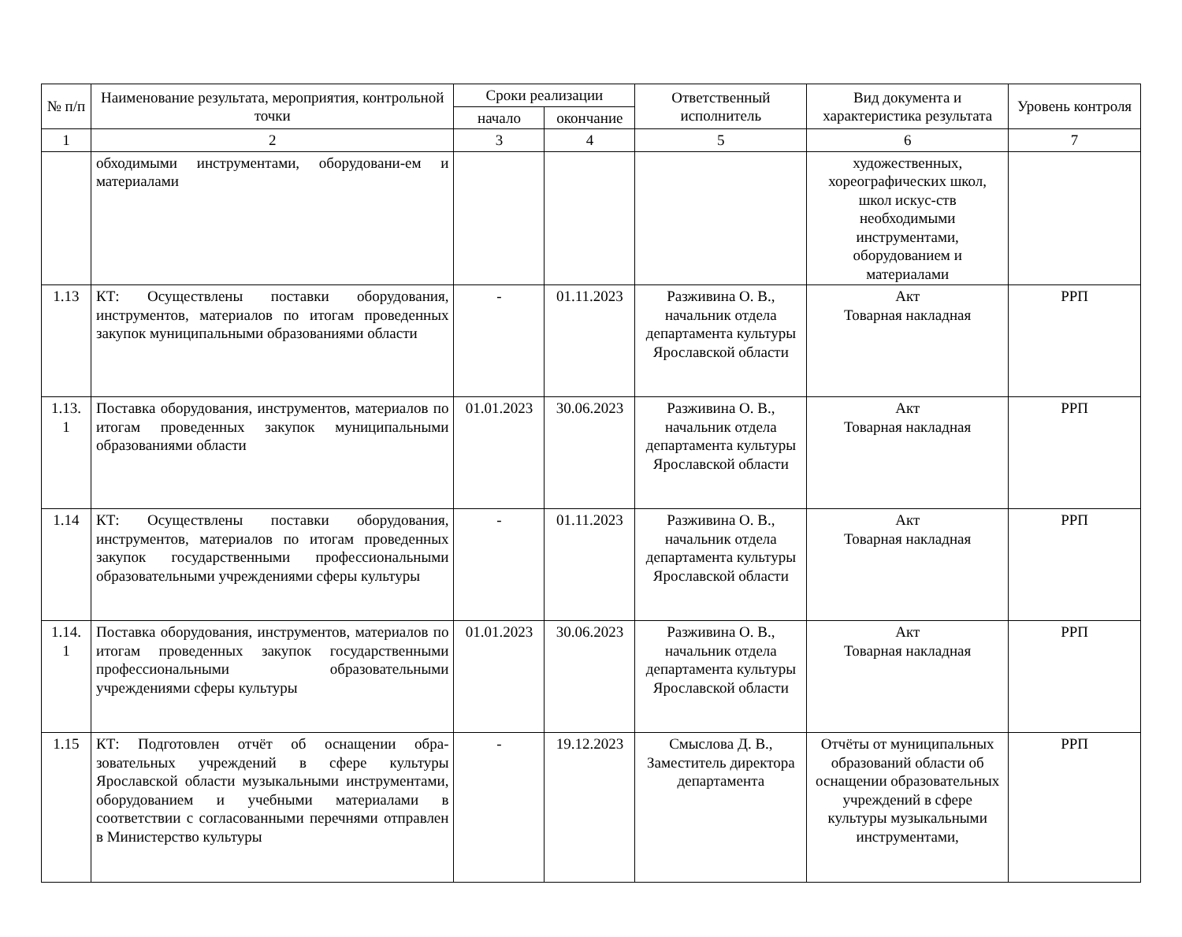| № п/п | Наименование результата, мероприятия, контрольной точки | Сроки реализации | | Ответственный исполнитель | Вид документа и характеристика результата | Уровень контроля |
| --- | --- | --- | --- | --- | --- | --- |
| | | начало | окончание | | | |
| 1 | 2 | 3 | 4 | 5 | 6 | 7 |
| | обходимыми инструментами, оборудовани-ем и материалами | | | | художественных, хореографических школ, школ искус-ств необходимыми инструментами, оборудованием и материалами | |
| 1.13 | КТ: Осуществлены поставки оборудования, инструментов, материалов по итогам проведенных закупок муниципальными образованиями области | - | 01.11.2023 | Разживина О. В., начальник отдела департамента культуры Ярославской области | Акт Товарная накладная | РРП |
| 1.13. 1 | Поставка оборудования, инструментов, материалов по итогам проведенных закупок муниципальными образованиями области | 01.01.2023 | 30.06.2023 | Разживина О. В., начальник отдела департамента культуры Ярославской области | Акт Товарная накладная | РРП |
| 1.14 | КТ: Осуществлены поставки оборудования, инструментов, материалов по итогам проведенных закупок государственными профессиональными образовательными учреждениями сферы культуры | - | 01.11.2023 | Разживина О. В., начальник отдела департамента культуры Ярославской области | Акт Товарная накладная | РРП |
| 1.14. 1 | Поставка оборудования, инструментов, материалов по итогам проведенных закупок государственными профессиональными образовательными учреждениями сферы культуры | 01.01.2023 | 30.06.2023 | Разживина О. В., начальник отдела департамента культуры Ярославской области | Акт Товарная накладная | РРП |
| 1.15 | КТ: Подготовлен отчёт об оснащении обра-зовательных учреждений в сфере культуры Ярославской области музыкальными инструментами, оборудованием и учебными материалами в соответствии с согласованными перечнями отправлен в Министерство культуры | - | 19.12.2023 | Смыслова Д. В., Заместитель директора департамента | Отчёты от муниципальных образований области об оснащении образовательных учреждений в сфере культуры музыкальными инструментами, | РРП |